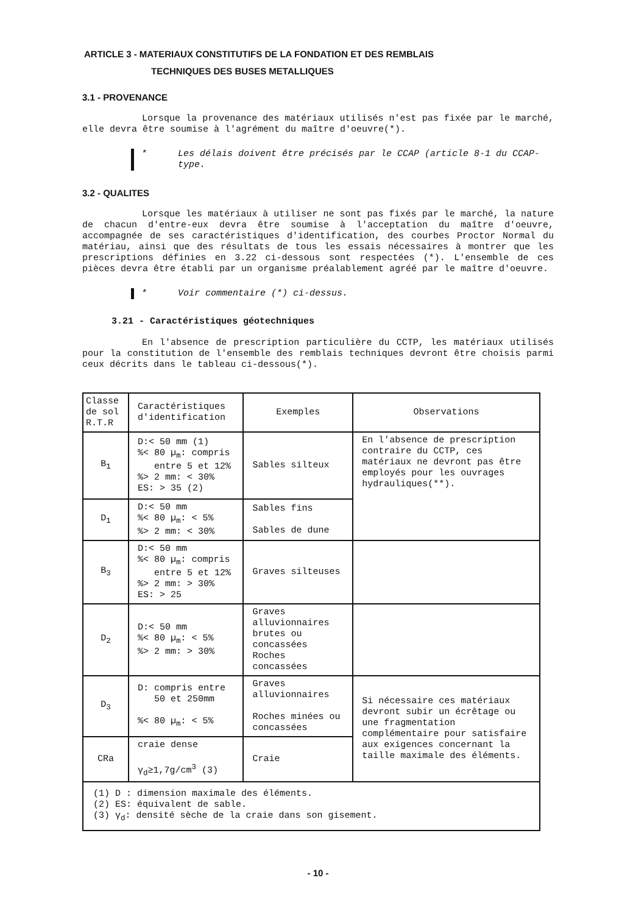ARTICLE 3 - MATERIAUX CONSTITUTIFS DE LA FONDATION ET DES REMBLAIS
TECHNIQUES DES BUSES METALLIQUES
3.1 - PROVENANCE
Lorsque la provenance des matériaux utilisés n'est pas fixée par le marché, elle devra être soumise à l'agrément du maître d'oeuvre(*).
* Les délais doivent être précisés par le CCAP (article 8-1 du CCAP-type.
3.2 - QUALITES
Lorsque les matériaux à utiliser ne sont pas fixés par le marché, la nature de chacun d'entre-eux devra être soumise à l'acceptation du maître d'oeuvre, accompagnée de ses caractéristiques d'identification, des courbes Proctor Normal du matériau, ainsi que des résultats de tous les essais nécessaires à montrer que les prescriptions définies en 3.22 ci-dessous sont respectées (*). L'ensemble de ces pièces devra être établi par un organisme préalablement agréé par le maître d'oeuvre.
* Voir commentaire (*) ci-dessus.
3.21 - Caractéristiques géotechniques
En l'absence de prescription particulière du CCTP, les matériaux utilisés pour la constitution de l'ensemble des remblais techniques devront être choisis parmi ceux décrits dans le tableau ci-dessous(*).
| Classe de sol R.T.R | Caractéristiques d'identification | Exemples | Observations |
| B<sub>1</sub> | D:< 50 mm (1) %< 80 µ<sub>m</sub>: compris entre 5 et 12% %> 2 mm: < 30% ES: > 35 (2) | Sables silteux | En l'absence de prescription contraire du CCTP, ces matériaux ne devront pas être employés pour les ouvrages hydrauliques(**). |
| D<sub>1</sub> | D:< 50 mm %< 80 µ<sub>m</sub>: < 5% %> 2 mm: < 30% | Sables fins Sables de dune | |
| B<sub>3</sub> | D:< 50 mm %< 80 µ<sub>m</sub>: compris entre 5 et 12% %> 2 mm: > 30% ES: > 25 | Graves silteuses | |
| D<sub>2</sub> | D:< 50 mm %< 80 µ<sub>m</sub>: < 5% %> 2 mm: > 30% | Graves alluvionnaires brutes ou concassées Roches concassées | |
| D<sub>3</sub> | D: compris entre 50 et 250mm %< 80 µ<sub>m</sub>: < 5% | Graves alluvionnaires Roches minées ou concassées | Si nécessaire ces matériaux devront subir un écrêtage ou une fragmentation complémentaire pour satisfaire aux exigences concernant la taille maximale des éléments. |
| CRa | craie dense γ<sub>d</sub>≥1,7g/cm<sup>3</sup> (3) | Craie | |
| (1) D : dimension maximale des éléments. (2) ES: équivalent de sable. (3) γ<sub>d</sub>: densité sèche de la craie dans son gisement. | | | |
- 10 -